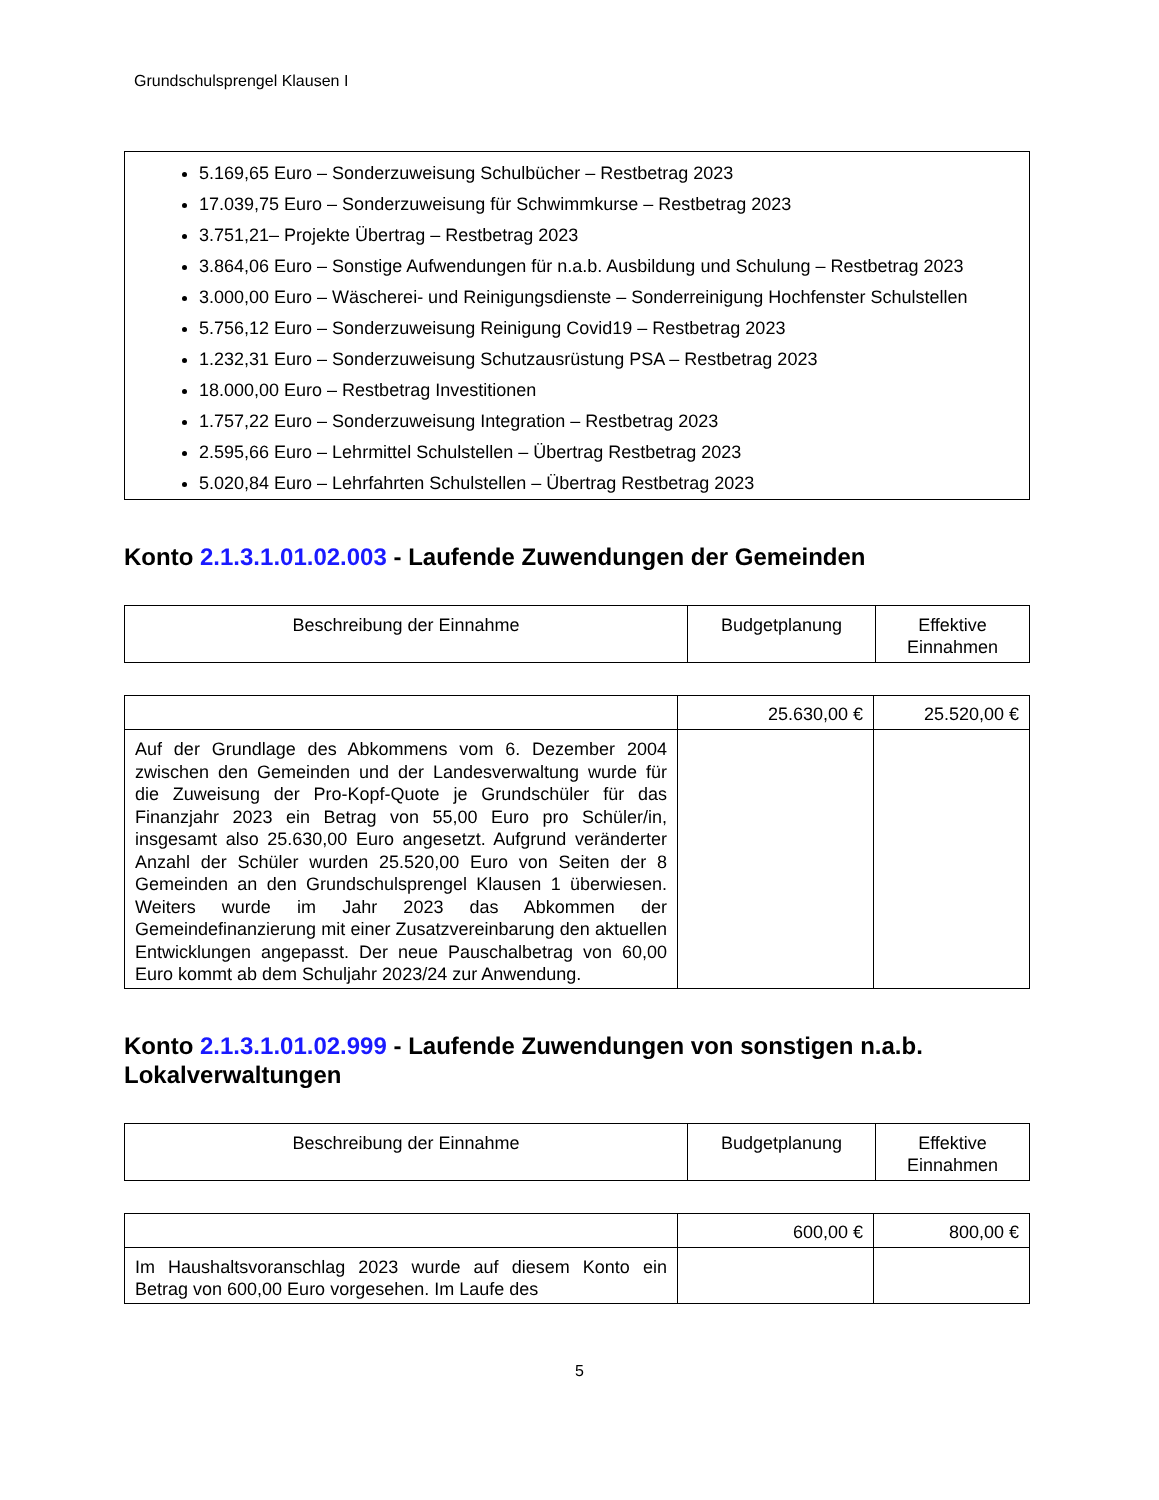Grundschulsprengel Klausen I
5.169,65 Euro – Sonderzuweisung Schulbücher – Restbetrag 2023
17.039,75 Euro – Sonderzuweisung für Schwimmkurse – Restbetrag 2023
3.751,21– Projekte Übertrag – Restbetrag 2023
3.864,06 Euro – Sonstige Aufwendungen für n.a.b. Ausbildung und Schulung – Restbetrag 2023
3.000,00 Euro – Wäscherei- und Reinigungsdienste – Sonderreinigung Hochfenster Schulstellen
5.756,12 Euro – Sonderzuweisung Reinigung Covid19 – Restbetrag 2023
1.232,31 Euro – Sonderzuweisung Schutzausrüstung PSA – Restbetrag 2023
18.000,00 Euro – Restbetrag Investitionen
1.757,22 Euro – Sonderzuweisung Integration – Restbetrag 2023
2.595,66 Euro – Lehrmittel Schulstellen – Übertrag Restbetrag 2023
5.020,84 Euro – Lehrfahrten Schulstellen – Übertrag Restbetrag 2023
Konto 2.1.3.1.01.02.003 - Laufende Zuwendungen der Gemeinden
| Beschreibung der Einnahme | Budgetplanung | Effektive Einnahmen |
| --- | --- | --- |
| | 25.630,00 € | 25.520,00 € |
| Auf der Grundlage des Abkommens vom 6. Dezember 2004 zwischen den Gemeinden und der Landesverwaltung wurde für die Zuweisung der Pro-Kopf-Quote je Grundschüler für das Finanzjahr 2023 ein Betrag von 55,00 Euro pro Schüler/in, insgesamt also 25.630,00 Euro angesetzt. Aufgrund veränderter Anzahl der Schüler wurden 25.520,00 Euro von Seiten der 8 Gemeinden an den Grundschulsprengel Klausen 1 überwiesen. Weiters wurde im Jahr 2023 das Abkommen der Gemeindefinanzierung mit einer Zusatzvereinbarung den aktuellen Entwicklungen angepasst. Der neue Pauschalbetrag von 60,00 Euro kommt ab dem Schuljahr 2023/24 zur Anwendung. | | |
Konto 2.1.3.1.01.02.999 - Laufende Zuwendungen von sonstigen n.a.b. Lokalverwaltungen
| Beschreibung der Einnahme | Budgetplanung | Effektive Einnahmen |
| --- | --- | --- |
| | 600,00 € | 800,00 € |
| Im Haushaltsvoranschlag 2023 wurde auf diesem Konto ein Betrag von 600,00 Euro vorgesehen. Im Laufe des | | |
5